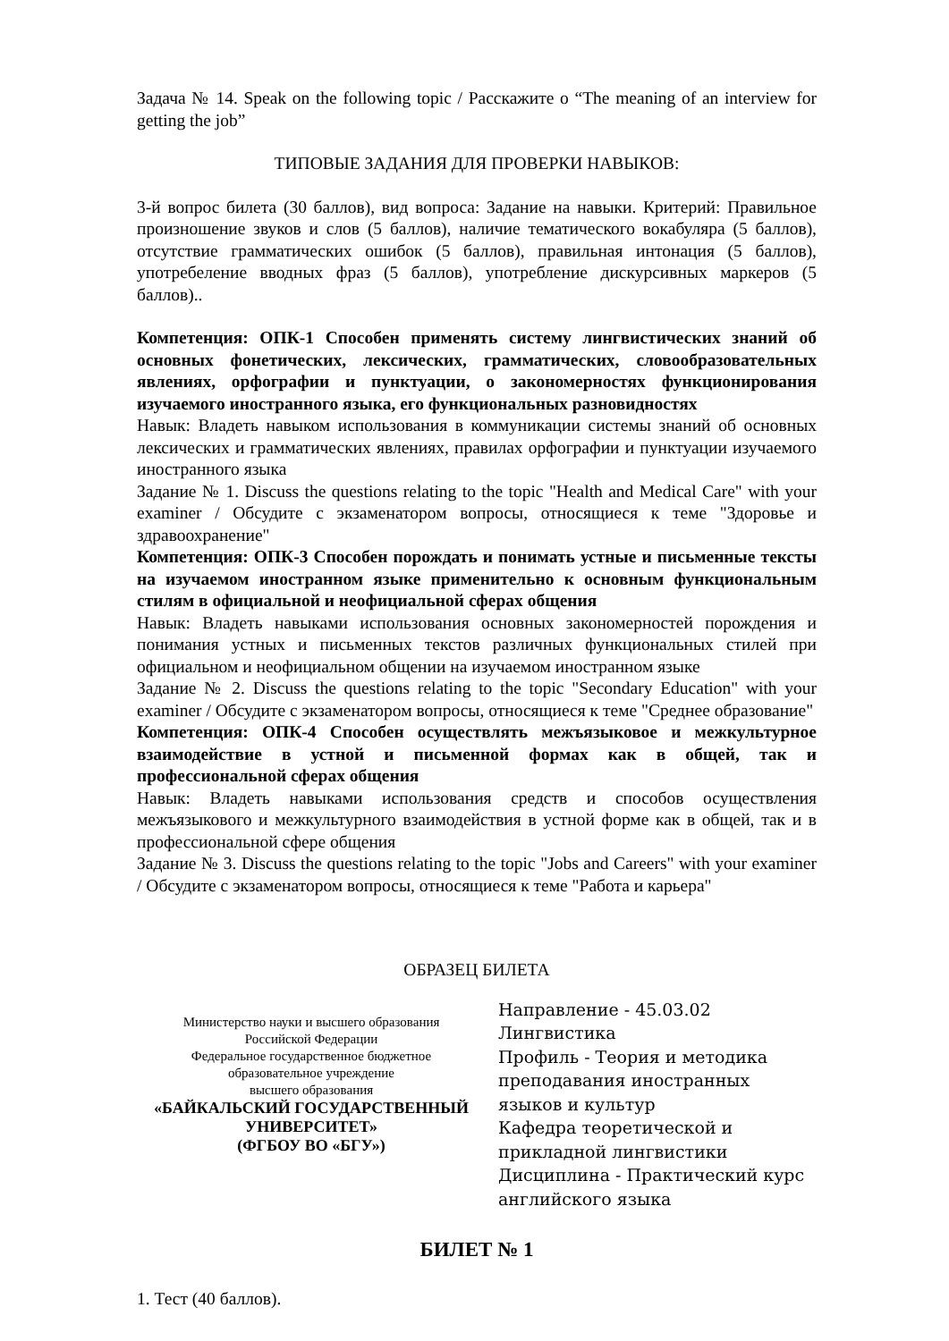Задача № 14. Speak on the following topic / Расскажите о “The meaning of an interview for getting the job”
ТИПОВЫЕ ЗАДАНИЯ ДЛЯ ПРОВЕРКИ НАВЫКОВ:
3-й вопрос билета (30 баллов), вид вопроса: Задание на навыки. Критерий: Правильное произношение звуков и слов (5 баллов), наличие тематического вокабуляра (5 баллов), отсутствие грамматических ошибок (5 баллов), правильная интонация (5 баллов), употребеление вводных фраз (5 баллов), употребление дискурсивных маркеров (5 баллов)..
Компетенция: ОПК-1 Способен применять систему лингвистических знаний об основных фонетических, лексических, грамматических, словообразовательных явлениях, орфографии и пунктуации, о закономерностях функционирования изучаемого иностранного языка, его функциональных разновидностях
Навык: Владеть навыком использования в коммуникации системы знаний об основных лексических и грамматических явлениях, правилах орфографии и пунктуации изучаемого иностранного языка
Задание № 1. Discuss the questions relating to the topic "Health and Medical Care" with your examiner / Обсудите с экзаменатором вопросы, относящиеся к теме "Здоровье и здравоохранение"
Компетенция: ОПК-3 Способен порождать и понимать устные и письменные тексты на изучаемом иностранном языке применительно к основным функциональным стилям в официальной и неофициальной сферах общения
Навык: Владеть навыками использования основных закономерностей порождения и понимания устных и письменных текстов различных функциональных стилей при официальном и неофициальном общении на изучаемом иностранном языке
Задание № 2. Discuss the questions relating to the topic "Secondary Education" with your examiner / Обсудите с экзаменатором вопросы, относящиеся к теме "Среднее образование"
Компетенция: ОПК-4 Способен осуществлять межъязыковое и межкультурное взаимодействие в устной и письменной формах как в общей, так и профессиональной сферах общения
Навык: Владеть навыками использования средств и способов осуществления межъязыкового и межкультурного взаимодействия в устной форме как в общей, так и в профессиональной сфере общения
Задание № 3. Discuss the questions relating to the topic "Jobs and Careers" with your examiner / Обсудите с экзаменатором вопросы, относящиеся к теме "Работа и карьера"
ОБРАЗЕЦ БИЛЕТА
Министерство науки и высшего образования
Российской Федерации
Федеральное государственное бюджетное
образовательное учреждение
высшего образования
«БАЙКАЛЬСКИЙ ГОСУДАРСТВЕННЫЙ
УНИВЕРСИТЕТ»
(ФГБОУ ВО «БГУ»)
Направление - 45.03.02 Лингвистика
Профиль - Теория и методика преподавания иностранных языков и культур
Кафедра теоретической и прикладной лингвистики
Дисциплина - Практический курс английского языка
БИЛЕТ № 1
1. Тест (40 баллов).